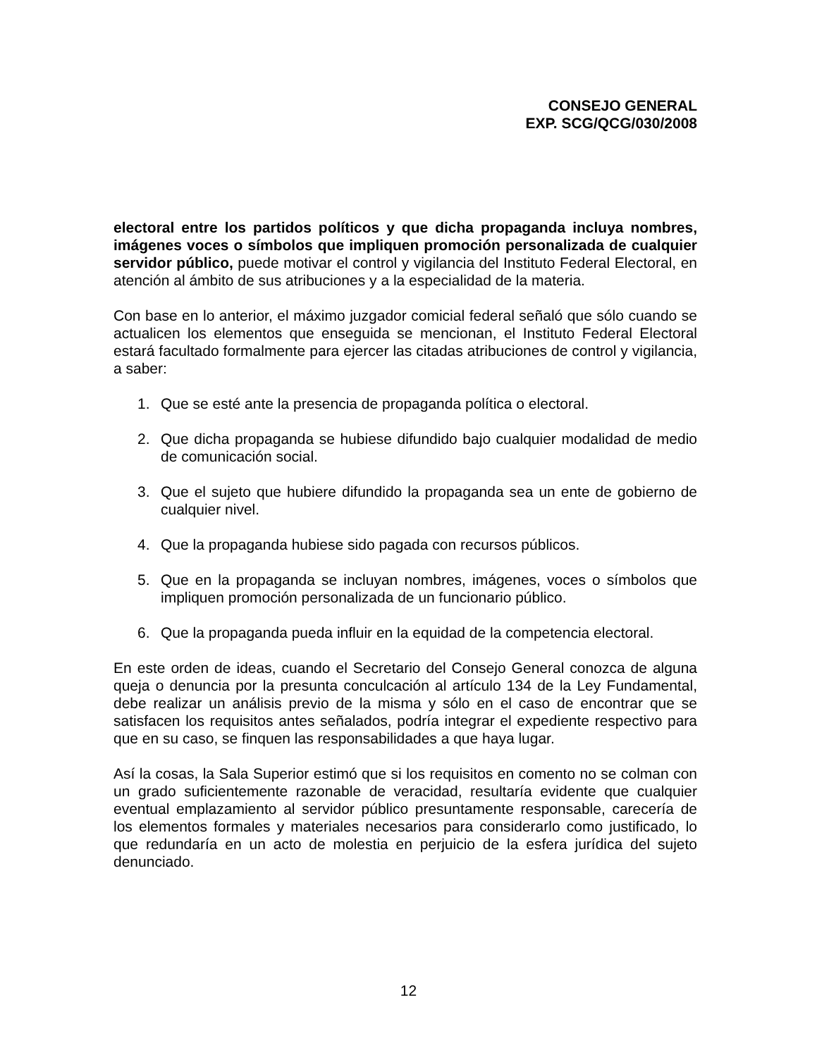CONSEJO GENERAL
EXP. SCG/QCG/030/2008
electoral entre los partidos políticos y que dicha propaganda incluya nombres, imágenes voces o símbolos que impliquen promoción personalizada de cualquier servidor público, puede motivar el control y vigilancia del Instituto Federal Electoral, en atención al ámbito de sus atribuciones y a la especialidad de la materia.
Con base en lo anterior, el máximo juzgador comicial federal señaló que sólo cuando se actualicen los elementos que enseguida se mencionan, el Instituto Federal Electoral estará facultado formalmente para ejercer las citadas atribuciones de control y vigilancia, a saber:
1. Que se esté ante la presencia de propaganda política o electoral.
2. Que dicha propaganda se hubiese difundido bajo cualquier modalidad de medio de comunicación social.
3. Que el sujeto que hubiere difundido la propaganda sea un ente de gobierno de cualquier nivel.
4. Que la propaganda hubiese sido pagada con recursos públicos.
5. Que en la propaganda se incluyan nombres, imágenes, voces o símbolos que impliquen promoción personalizada de un funcionario público.
6. Que la propaganda pueda influir en la equidad de la competencia electoral.
En este orden de ideas, cuando el Secretario del Consejo General conozca de alguna queja o denuncia por la presunta conculcación al artículo 134 de la Ley Fundamental, debe realizar un análisis previo de la misma y sólo en el caso de encontrar que se satisfacen los requisitos antes señalados, podría integrar el expediente respectivo para que en su caso, se finquen las responsabilidades a que haya lugar.
Así la cosas, la Sala Superior estimó que si los requisitos en comento no se colman con un grado suficientemente razonable de veracidad, resultaría evidente que cualquier eventual emplazamiento al servidor público presuntamente responsable, carecería de los elementos formales y materiales necesarios para considerarlo como justificado, lo que redundaría en un acto de molestia en perjuicio de la esfera jurídica del sujeto denunciado.
12